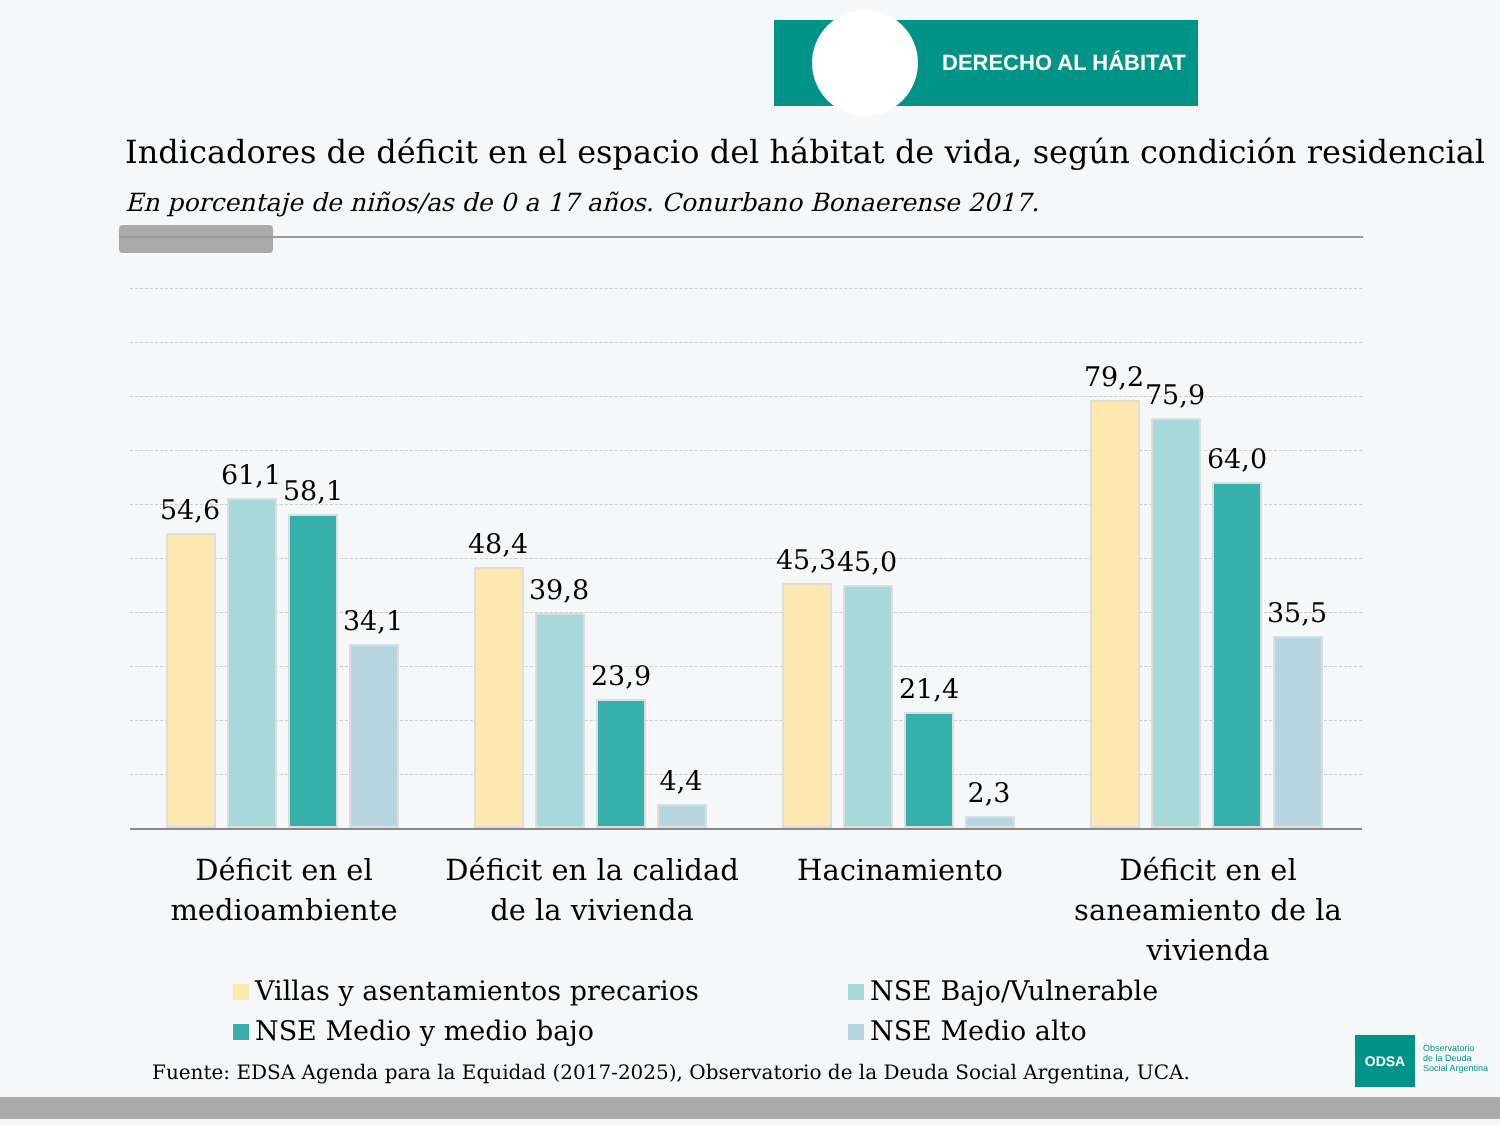DERECHO AL HÁBITAT
Indicadores de déficit en el espacio del hábitat de vida, según condición residencial
En porcentaje de niños/as de 0 a 17 años. Conurbano Bonaerense 2017.
54,6
61,1 58,1
34,1
48,4
39,8
23,9
4,4
45,3 45,0
21,4
2,3
79,2
75,9
64,0
35,5
Déficit en el medioambiente
Déficit en la calidad de la vivienda
Hacinamiento
Déficit en el saneamiento de la vivienda
Villas y asentamientos precarios
NSE Bajo/Vulnerable
NSE Medio y medio bajo NSE Medio alto
Fuente: EDSA Agenda para la Equidad (2017-2025), Observatorio de la Deuda Social Argentina, UCA.
ODSA
Observatorio
de la Deuda
Social Argentina